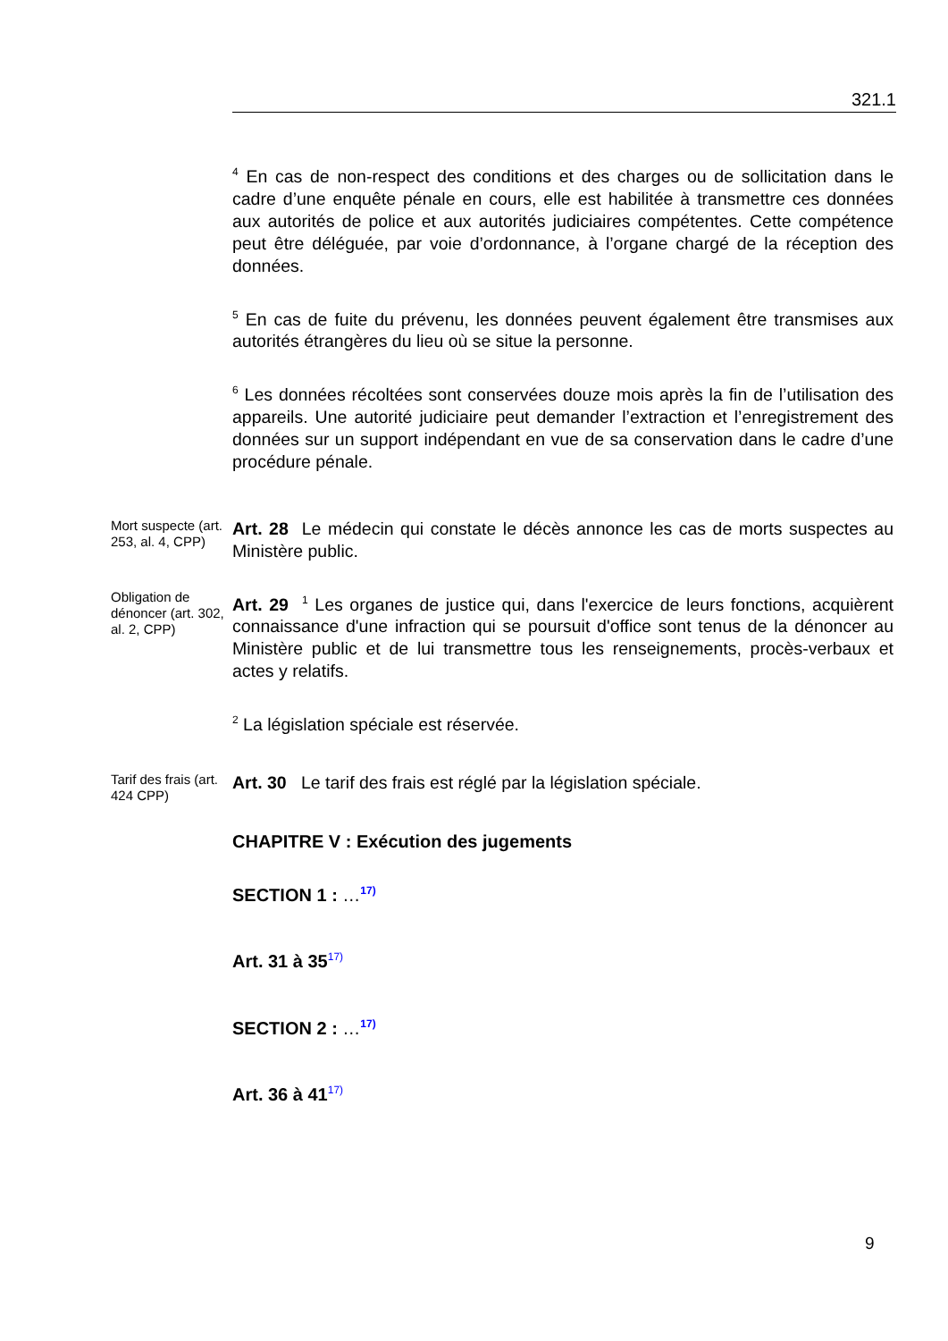321.1
<sup>4</sup> En cas de non-respect des conditions et des charges ou de sollicitation dans le cadre d’une enquête pénale en cours, elle est habilitée à transmettre ces données aux autorités de police et aux autorités judiciaires compétentes. Cette compétence peut être déléguée, par voie d’ordonnance, à l’organe chargé de la réception des données.
<sup>5</sup> En cas de fuite du prévenu, les données peuvent également être transmises aux autorités étrangères du lieu où se situe la personne.
<sup>6</sup> Les données récoltées sont conservées douze mois après la fin de l’utilisation des appareils. Une autorité judiciaire peut demander l’extraction et l’enregistrement des données sur un support indépendant en vue de sa conservation dans le cadre d’une procédure pénale.
Mort suspecte (art. 253, al. 4, CPP)
Art. 28 Le médecin qui constate le décès annonce les cas de morts suspectes au Ministère public.
Obligation de dénoncer (art. 302, al. 2, CPP)
Art. 29 <sup>1</sup> Les organes de justice qui, dans l'exercice de leurs fonctions, acquièrent connaissance d'une infraction qui se poursuit d'office sont tenus de la dénoncer au Ministère public et de lui transmettre tous les renseignements, procès-verbaux et actes y relatifs.
<sup>2</sup> La législation spéciale est réservée.
Tarif des frais (art. 424 CPP)
Art. 30 Le tarif des frais est réglé par la législation spéciale.
CHAPITRE V : Exécution des jugements
SECTION 1 : …<sup>17)</sup>
Art. 31 à 35<sup>17)</sup>
SECTION 2 : …<sup>17)</sup>
Art. 36 à 41<sup>17)</sup>
9